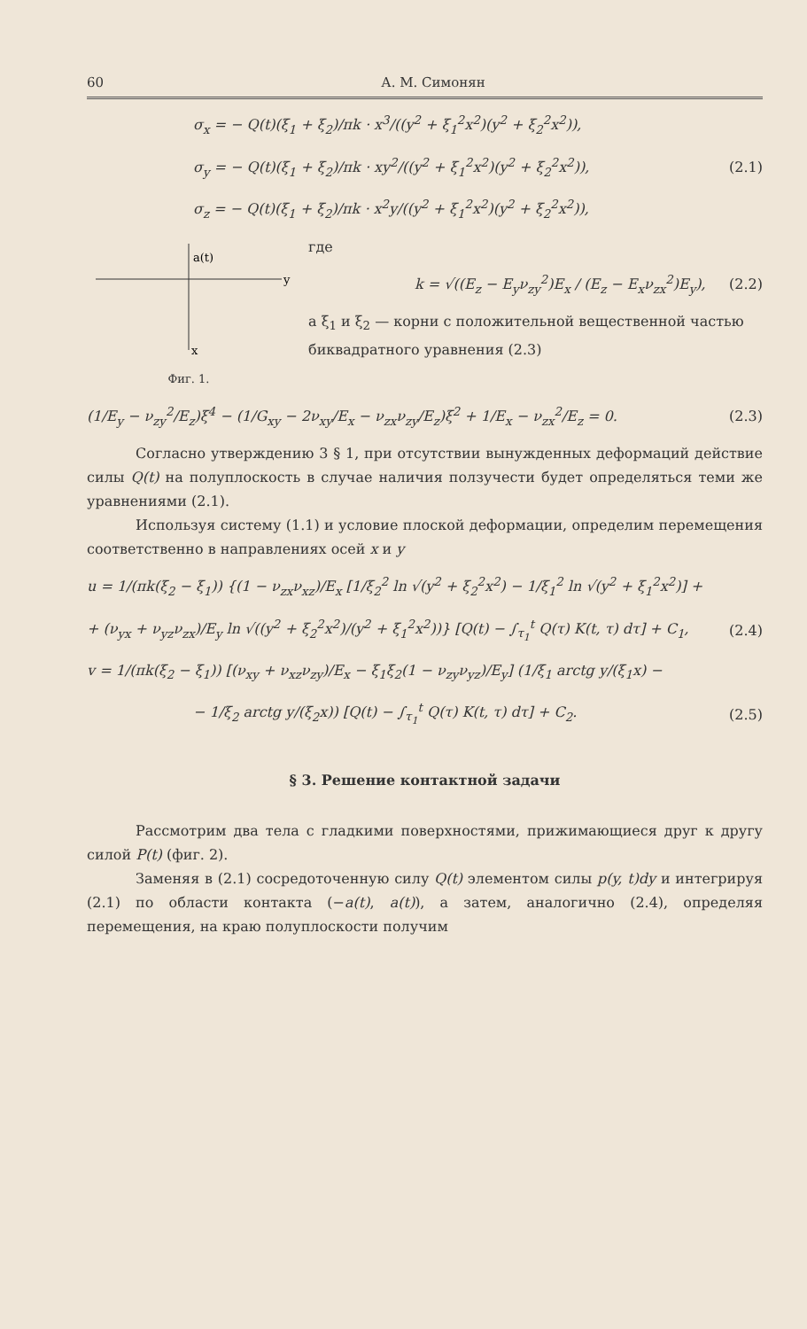60 А. М. Симонян
σ<sub>x</sub> = − Q(t)(ξ<sub>1</sub> + ξ<sub>2</sub>)/πk · x<sup>3</sup>/((y<sup>2</sup> + ξ<sub>1</sub><sup>2</sup>x<sup>2</sup>)(y<sup>2</sup> + ξ<sub>2</sub><sup>2</sup>x<sup>2</sup>)),
σ<sub>y</sub> = − Q(t)(ξ<sub>1</sub> + ξ<sub>2</sub>)/πk · xy<sup>2</sup>/((y<sup>2</sup> + ξ<sub>1</sub><sup>2</sup>x<sup>2</sup>)(y<sup>2</sup> + ξ<sub>2</sub><sup>2</sup>x<sup>2</sup>)), (2.1)
σ<sub>z</sub> = − Q(t)(ξ<sub>1</sub> + ξ<sub>2</sub>)/πk · x<sup>2</sup>y/((y<sup>2</sup> + ξ<sub>1</sub><sup>2</sup>x<sup>2</sup>)(y<sup>2</sup> + ξ<sub>2</sub><sup>2</sup>x<sup>2</sup>)),
a(t)
y
x
Фиг. 1.
где
k = √((E<sub>z</sub> − E<sub>y</sub>ν<sub>zy</sub><sup>2</sup>)E<sub>x</sub> / (E<sub>z</sub> − E<sub>x</sub>ν<sub>zx</sub><sup>2</sup>)E<sub>y</sub>), (2.2)
а ξ<sub>1</sub> и ξ<sub>2</sub> — корни с положительной вещественной частью биквадратного уравнения (2.3)
(1/E<sub>y</sub> − ν<sub>zy</sub><sup>2</sup>/E<sub>z</sub>)ξ<sup>4</sup> − (1/G<sub>xy</sub> − 2ν<sub>xy</sub>/E<sub>x</sub> − ν<sub>zx</sub>ν<sub>zy</sub>/E<sub>z</sub>)ξ<sup>2</sup> + 1/E<sub>x</sub> − ν<sub>zx</sub><sup>2</sup>/E<sub>z</sub> = 0. (2.3)
Согласно утверждению 3 § 1, при отсутствии вынужденных деформаций действие силы Q(t) на полуплоскость в случае наличия ползучести будет определяться теми же уравнениями (2.1).
Используя систему (1.1) и условие плоской деформации, определим перемещения соответственно в направлениях осей x и y
u = 1/(πk(ξ<sub>2</sub> − ξ<sub>1</sub>)) {(1 − ν<sub>zx</sub>ν<sub>xz</sub>)/E<sub>x</sub> [1/ξ<sub>2</sub><sup>2</sup> ln √(y<sup>2</sup> + ξ<sub>2</sub><sup>2</sup>x<sup>2</sup>) − 1/ξ<sub>1</sub><sup>2</sup> ln √(y<sup>2</sup> + ξ<sub>1</sub><sup>2</sup>x<sup>2</sup>)] +
+ (ν<sub>yx</sub> + ν<sub>yz</sub>ν<sub>zx</sub>)/E<sub>y</sub> ln √((y<sup>2</sup> + ξ<sub>2</sub><sup>2</sup>x<sup>2</sup>)/(y<sup>2</sup> + ξ<sub>1</sub><sup>2</sup>x<sup>2</sup>))} [Q(t) − ∫<sub>τ<sub>1</sub></sub><sup>t</sup> Q(τ) K(t, τ) dτ] + C<sub>1</sub>, (2.4)
v = 1/(πk(ξ<sub>2</sub> − ξ<sub>1</sub>)) [(ν<sub>xy</sub> + ν<sub>xz</sub>ν<sub>zy</sub>)/E<sub>x</sub> − ξ<sub>1</sub>ξ<sub>2</sub>(1 − ν<sub>zy</sub>ν<sub>yz</sub>)/E<sub>y</sub>] (1/ξ<sub>1</sub> arctg y/(ξ<sub>1</sub>x) −
− 1/ξ<sub>2</sub> arctg y/(ξ<sub>2</sub>x)) [Q(t) − ∫<sub>τ<sub>1</sub></sub><sup>t</sup> Q(τ) K(t, τ) dτ] + C<sub>2</sub>. (2.5)
§ 3. Решение контактной задачи
Рассмотрим два тела с гладкими поверхностями, прижимающиеся друг к другу силой P(t) (фиг. 2).
Заменяя в (2.1) сосредоточенную силу Q(t) элементом силы p(y, t)dy и интегрируя (2.1) по области контакта (−a(t), a(t)), а затем, аналогично (2.4), определяя перемещения, на краю полуплоскости получим